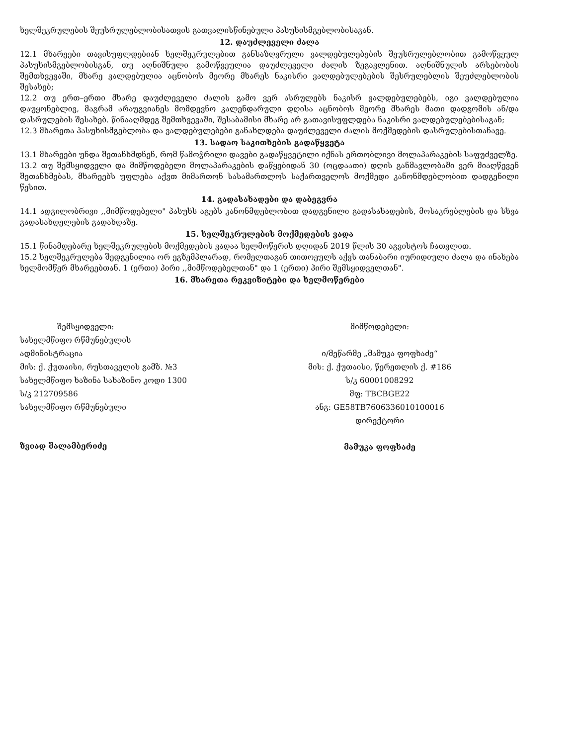ხელშეკრულების შეუსრულებლობისათვის გათვალისწინებული პასუხისმგებლობისაგან.
12. დაუძლეველი ძალა
12.1 მხარეები თავისუფლდებიან ხელშეკრულებით განსაზღვრული ვალდებულებების შეუსრულებლობით გამოწვეულ პასუხისმგებლობისგან, თუ აღნიშნული გამოწვეულია დაუძლეველი ძალის ზეგავლენით. აღნიშნულის არსებობის შემთხვევაში, მხარე ვალდებულია აცნობოს მეორე მხარეს ნაკისრი ვალდებულებების შესრულებლის შეუძლებლობის შესახებ;
12.2 თუ ერთ–ერთი მხარე დაუძლეველი ძალის გამო ვერ ასრულებს ნაკისრ ვალდებულებებს, იგი ვალდებულია დაუყონებლივ, მაგრამ არაუგვიანეს მომდევნო კალენდარული დღისა აცნობოს მეორე მხარეს მათი დადგომის ან/და დასრულების შესახებ. წინააღმდეგ შემთხვევაში, შესაბამისი მხარე არ გათავისუფლდება ნაკისრი ვალდებულებებისაგან;
12.3 მხარეთა პასუხისმგებლობა და ვალდებულებები განახლდება დაუძლეველი ძალის მოქმედების დასრულებისთანავე.
13. სადაო საკითხების გადაწყვეტა
13.1 მხარეები უნდა შეთანხმდნენ, რომ წამოჭრილი დავები გადაწყვეტილი იქნას ერთობლივი მოლაპარაკების საფუძველზე.
13.2 თუ შემსყიდველი და მიმწოდებელი მოლაპარაკების დაწყებიდან 30 (ოცდაათი) დღის განმავლობაში ვერ მიაღწევენ შეთანხმებას, მხარეებს უფლება აქვთ მიმართონ სასამართლოს საქართველოს მოქმედი კანონმდებლობით დადგენილი წესით.
14. გადასახადები და დაბეგვრა
14.1 ადგილობრივი ,,მიმწოდებელი" პასუხს აგებს კანონმდებლობით დადგენილი გადასახადების, მოსაკრებლების და სხვა გადასახდელების გადახდაზე.
15. ხელშეკრულების მოქმედების ვადა
15.1 წინამდებარე ხელშეკრულების მოქმედების ვადაა ხელმოწერის დღიდან 2019 წლის 30 აგვისტოს ჩათვლით.
15.2 ხელშეკრულება შედგენილია ორ ეგზემპლარად, რომელთაგან თითოეულს აქვს თანაბარი იურიდიული ძალა და ინახება ხელმომწერ მხარეებთან. 1 (ერთი) პირი ,,მიმწოდებელთან" და 1 (ერთი) პირი შემსყიდველთან".
16. მხარეთა რეკვიზიტები და ხელმოწერები
შემსყიდველი:
სახელმწიფო რწმუნებულის
ადმინისტრაცია
მის: ქ. ქუთაისი, რუსთაველის გამზ. №3
სახელმწიფო ხაზინა სახაზინო კოდი 1300
ს/კ 212709586
სახელმწიფო რწმუნებული
ზვიად შალამბერიძე
მიმწოდებელი:
ი/მეწარმე „მამუკა ფოფხაძე“
მის: ქ. ქუთაისი, წერეთლის ქ. #186
ს/კ 60001008292
მფ: TBCBGE22
ანგ: GE58TB7606336010100016
დირექტორი
მამუკა ფოფხაძე